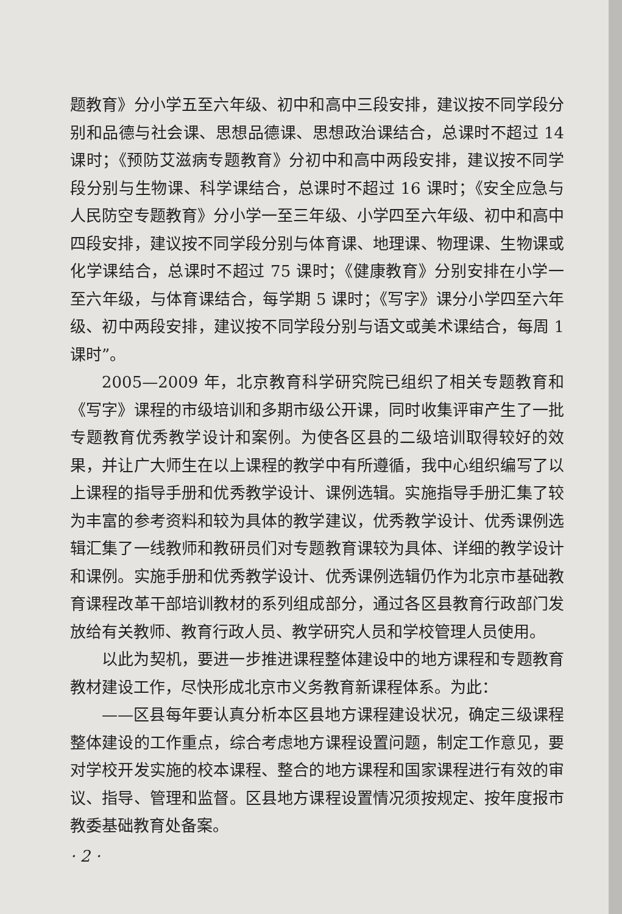题教育》分小学五至六年级、初中和高中三段安排，建议按不同学段分别和品德与社会课、思想品德课、思想政治课结合，总课时不超过 14 课时；《预防艾滋病专题教育》分初中和高中两段安排，建议按不同学段分别与生物课、科学课结合，总课时不超过 16 课时；《安全应急与人民防空专题教育》分小学一至三年级、小学四至六年级、初中和高中四段安排，建议按不同学段分别与体育课、地理课、物理课、生物课或化学课结合，总课时不超过 75 课时；《健康教育》分别安排在小学一至六年级，与体育课结合，每学期 5 课时；《写字》课分小学四至六年级、初中两段安排，建议按不同学段分别与语文或美术课结合，每周 1 课时”。
2005—2009 年，北京教育科学研究院已组织了相关专题教育和《写字》课程的市级培训和多期市级公开课，同时收集评审产生了一批专题教育优秀教学设计和案例。为使各区县的二级培训取得较好的效果，并让广大师生在以上课程的教学中有所遵循，我中心组织编写了以上课程的指导手册和优秀教学设计、课例选辑。实施指导手册汇集了较为丰富的参考资料和较为具体的教学建议，优秀教学设计、优秀课例选辑汇集了一线教师和教研员们对专题教育课较为具体、详细的教学设计和课例。实施手册和优秀教学设计、优秀课例选辑仍作为北京市基础教育课程改革干部培训教材的系列组成部分，通过各区县教育行政部门发放给有关教师、教育行政人员、教学研究人员和学校管理人员使用。
以此为契机，要进一步推进课程整体建设中的地方课程和专题教育教材建设工作，尽快形成北京市义务教育新课程体系。为此：
——区县每年要认真分析本区县地方课程建设状况，确定三级课程整体建设的工作重点，综合考虑地方课程设置问题，制定工作意见，要对学校开发实施的校本课程、整合的地方课程和国家课程进行有效的审议、指导、管理和监督。区县地方课程设置情况须按规定、按年度报市教委基础教育处备案。
· 2 ·